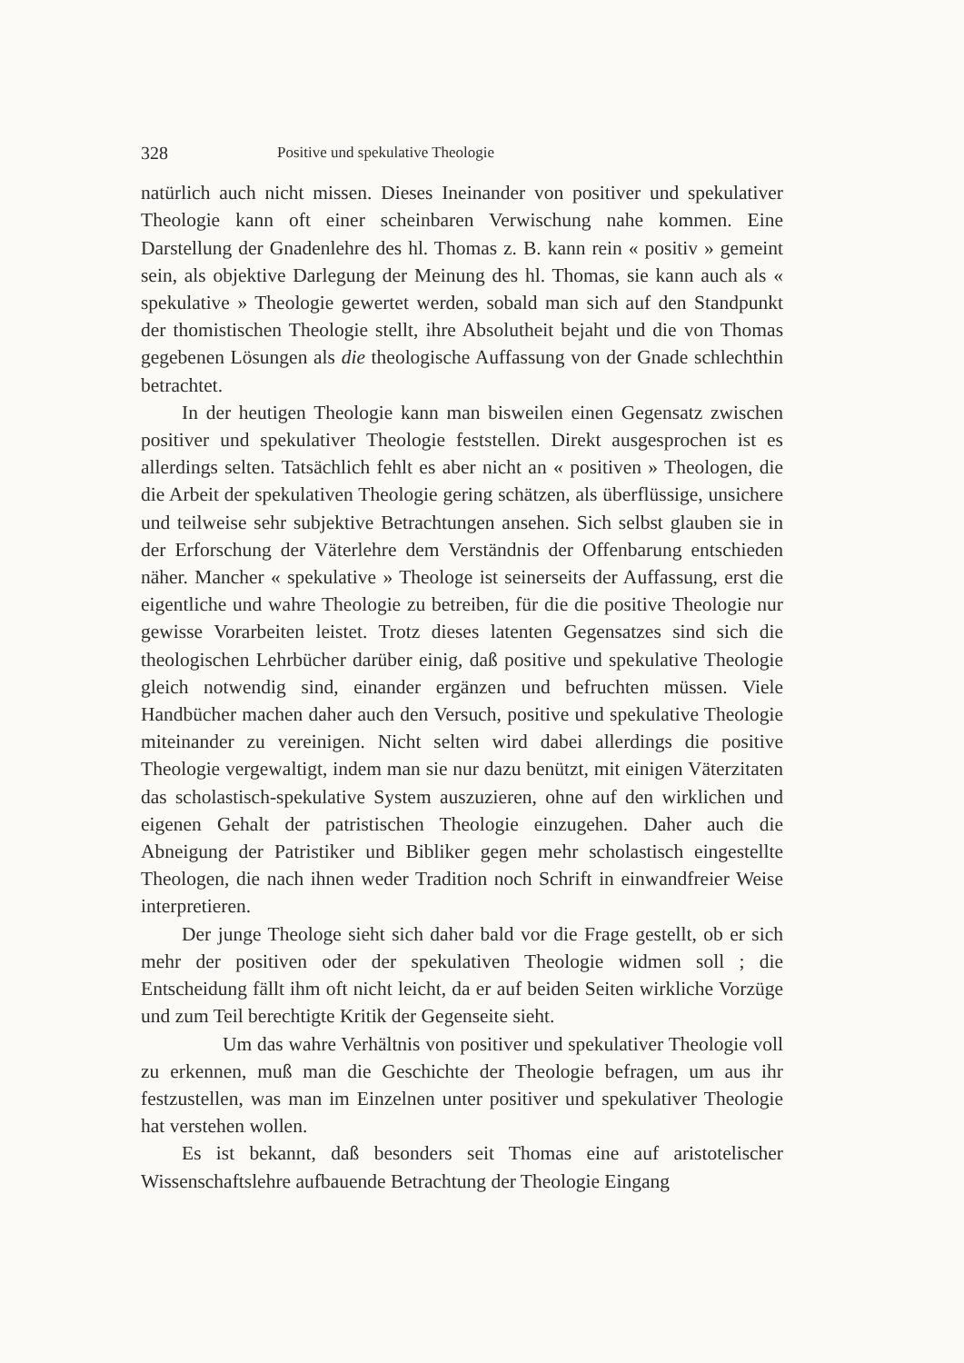328 Positive und spekulative Theologie
natürlich auch nicht missen. Dieses Ineinander von positiver und spekulativer Theologie kann oft einer scheinbaren Verwischung nahe kommen. Eine Darstellung der Gnadenlehre des hl. Thomas z. B. kann rein « positiv » gemeint sein, als objektive Darlegung der Meinung des hl. Thomas, sie kann auch als « spekulative » Theologie gewertet werden, sobald man sich auf den Standpunkt der thomistischen Theologie stellt, ihre Absolutheit bejaht und die von Thomas gegebenen Lösungen als die theologische Auffassung von der Gnade schlechthin betrachtet.
In der heutigen Theologie kann man bisweilen einen Gegensatz zwischen positiver und spekulativer Theologie feststellen. Direkt ausgesprochen ist es allerdings selten. Tatsächlich fehlt es aber nicht an « positiven » Theologen, die die Arbeit der spekulativen Theologie gering schätzen, als überflüssige, unsichere und teilweise sehr subjektive Betrachtungen ansehen. Sich selbst glauben sie in der Erforschung der Väterlehre dem Verständnis der Offenbarung entschieden näher. Mancher « spekulative » Theologe ist seinerseits der Auffassung, erst die eigentliche und wahre Theologie zu betreiben, für die die positive Theologie nur gewisse Vorarbeiten leistet. Trotz dieses latenten Gegensatzes sind sich die theologischen Lehrbücher darüber einig, daß positive und spekulative Theologie gleich notwendig sind, einander ergänzen und befruchten müssen. Viele Handbücher machen daher auch den Versuch, positive und spekulative Theologie miteinander zu vereinigen. Nicht selten wird dabei allerdings die positive Theologie vergewaltigt, indem man sie nur dazu benützt, mit einigen Väterzitaten das scholastisch-spekulative System auszuzieren, ohne auf den wirklichen und eigenen Gehalt der patristischen Theologie einzugehen. Daher auch die Abneigung der Patristiker und Bibliker gegen mehr scholastisch eingestellte Theologen, die nach ihnen weder Tradition noch Schrift in einwandfreier Weise interpretieren.
Der junge Theologe sieht sich daher bald vor die Frage gestellt, ob er sich mehr der positiven oder der spekulativen Theologie widmen soll ; die Entscheidung fällt ihm oft nicht leicht, da er auf beiden Seiten wirkliche Vorzüge und zum Teil berechtigte Kritik der Gegenseite sieht.
Um das wahre Verhältnis von positiver und spekulativer Theologie voll zu erkennen, muß man die Geschichte der Theologie befragen, um aus ihr festzustellen, was man im Einzelnen unter positiver und spekulativer Theologie hat verstehen wollen.
Es ist bekannt, daß besonders seit Thomas eine auf aristotelischer Wissenschaftslehre aufbauende Betrachtung der Theologie Eingang